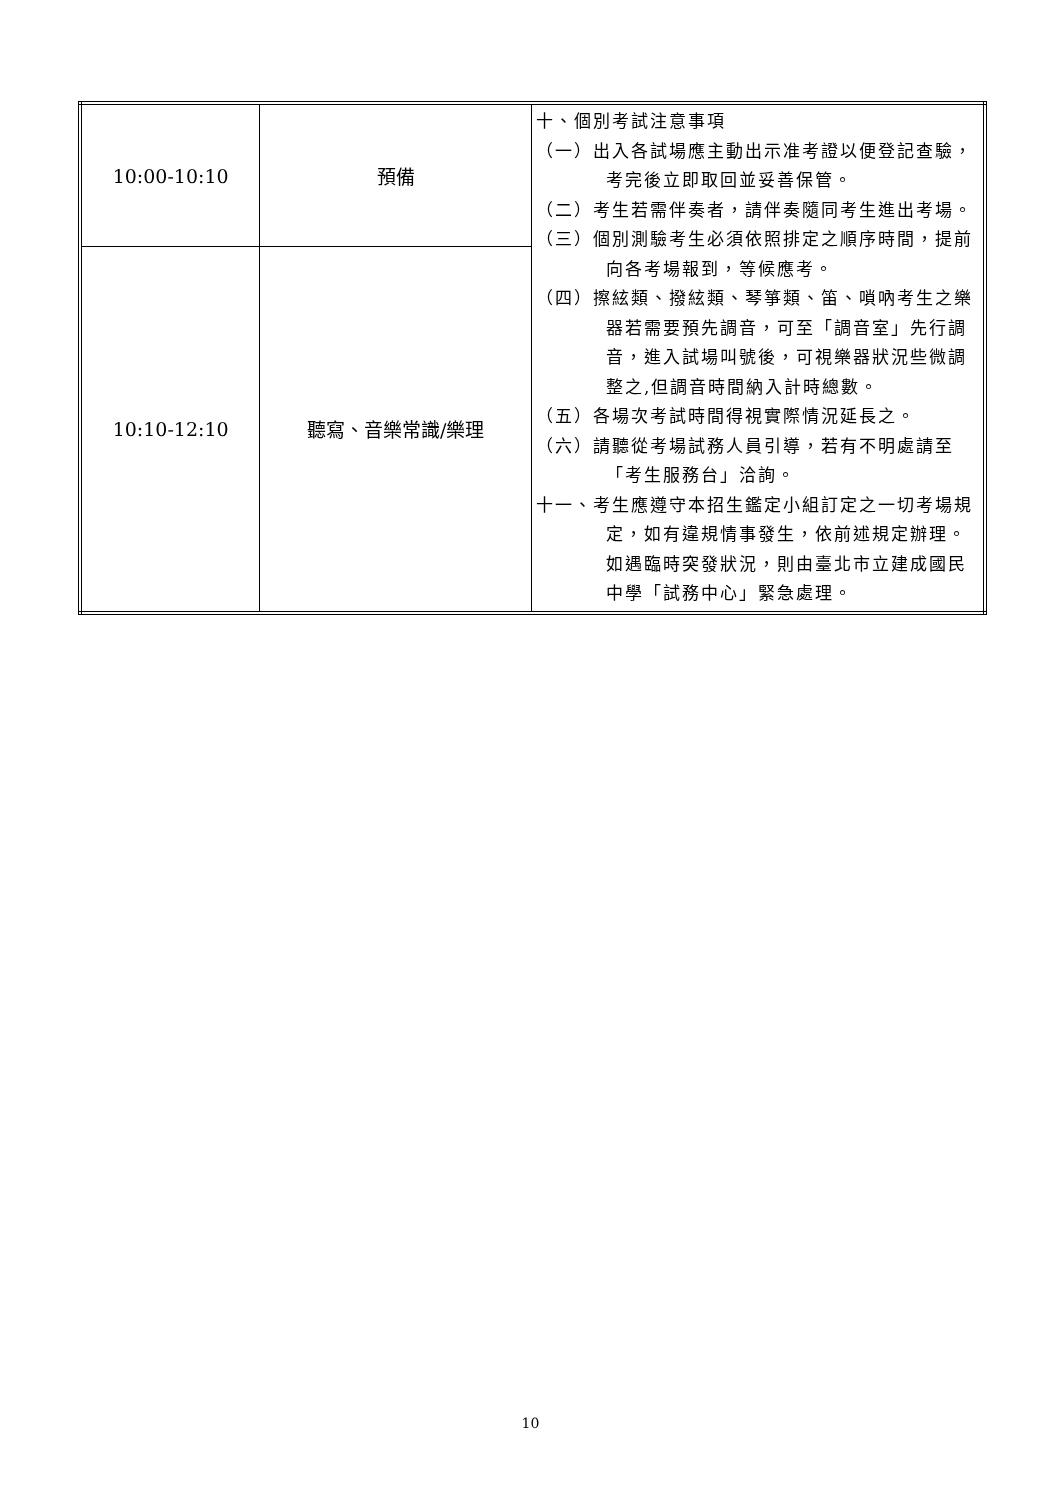| 10:00-10:10 | 預備 | 十、個別考試注意事項 （一）出入各試場應主動出示准考證以便登記查驗，考完後立即取回並妥善保管。 （二）考生若需伴奏者，請伴奏隨同考生進出考場。 （三）個別測驗考生必須依照排定之順序時間，提前向各考場報到，等候應考。 （四）擦絃類、撥絃類、琴箏類、笛、嗩吶考生之樂器若需要預先調音，可至「調音室」先行調音，進入試場叫號後，可視樂器狀況些微調整之,但調音時間納入計時總數。 （五）各場次考試時間得視實際情況延長之。 （六）請聽從考場試務人員引導，若有不明處請至「考生服務台」洽詢。 十一、考生應遵守本招生鑑定小組訂定之一切考場規定，如有違規情事發生，依前述規定辦理。如遇臨時突發狀況，則由臺北市立建成國民中學「試務中心」緊急處理。 |
| 10:10-12:10 | 聽寫、音樂常識/樂理 | |
10